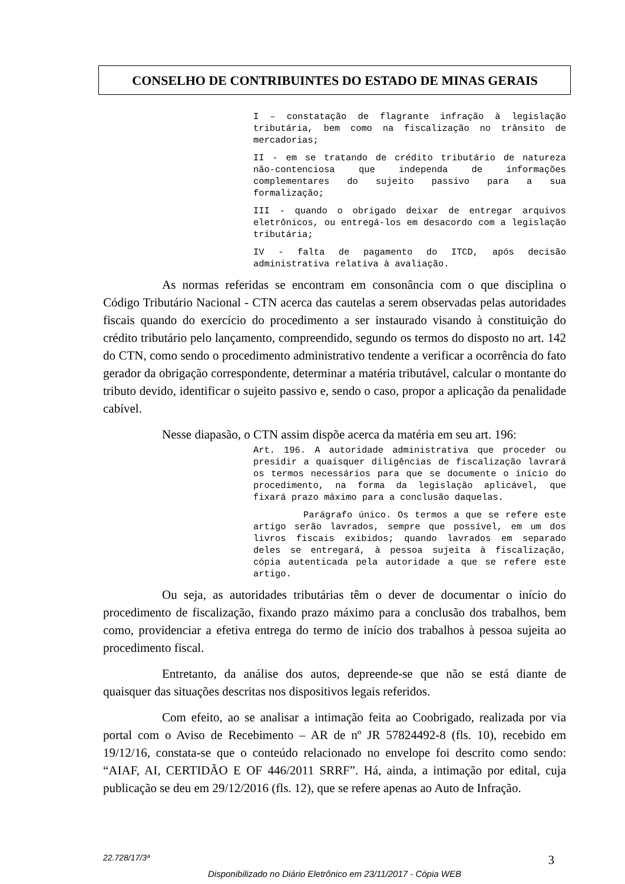CONSELHO DE CONTRIBUINTES DO ESTADO DE MINAS GERAIS
I – constatação de flagrante infração à legislação tributária, bem como na fiscalização no trânsito de mercadorias;
II - em se tratando de crédito tributário de natureza não-contenciosa que independa de informações complementares do sujeito passivo para a sua formalização;
III - quando o obrigado deixar de entregar arquivos eletrônicos, ou entregá-los em desacordo com a legislação tributária;
IV - falta de pagamento do ITCD, após decisão administrativa relativa à avaliação.
As normas referidas se encontram em consonância com o que disciplina o Código Tributário Nacional - CTN acerca das cautelas a serem observadas pelas autoridades fiscais quando do exercício do procedimento a ser instaurado visando à constituição do crédito tributário pelo lançamento, compreendido, segundo os termos do disposto no art. 142 do CTN, como sendo o procedimento administrativo tendente a verificar a ocorrência do fato gerador da obrigação correspondente, determinar a matéria tributável, calcular o montante do tributo devido, identificar o sujeito passivo e, sendo o caso, propor a aplicação da penalidade cabível.
Nesse diapasão, o CTN assim dispõe acerca da matéria em seu art. 196:
Art. 196. A autoridade administrativa que proceder ou presidir a quaisquer diligências de fiscalização lavrará os termos necessários para que se documente o início do procedimento, na forma da legislação aplicável, que fixará prazo máximo para a conclusão daquelas.
Parágrafo único. Os termos a que se refere este artigo serão lavrados, sempre que possível, em um dos livros fiscais exibidos; quando lavrados em separado deles se entregará, à pessoa sujeita à fiscalização, cópia autenticada pela autoridade a que se refere este artigo.
Ou seja, as autoridades tributárias têm o dever de documentar o início do procedimento de fiscalização, fixando prazo máximo para a conclusão dos trabalhos, bem como, providenciar a efetiva entrega do termo de início dos trabalhos à pessoa sujeita ao procedimento fiscal.
Entretanto, da análise dos autos, depreende-se que não se está diante de quaisquer das situações descritas nos dispositivos legais referidos.
Com efeito, ao se analisar a intimação feita ao Coobrigado, realizada por via portal com o Aviso de Recebimento – AR de nº JR 57824492-8 (fls. 10), recebido em 19/12/16, constata-se que o conteúdo relacionado no envelope foi descrito como sendo: “AIAF, AI, CERTIDÃO E OF 446/2011 SRRF”. Há, ainda, a intimação por edital, cuja publicação se deu em 29/12/2016 (fls. 12), que se refere apenas ao Auto de Infração.
22.728/17/3ª 3
Disponibilizado no Diário Eletrônico em 23/11/2017 - Cópia WEB